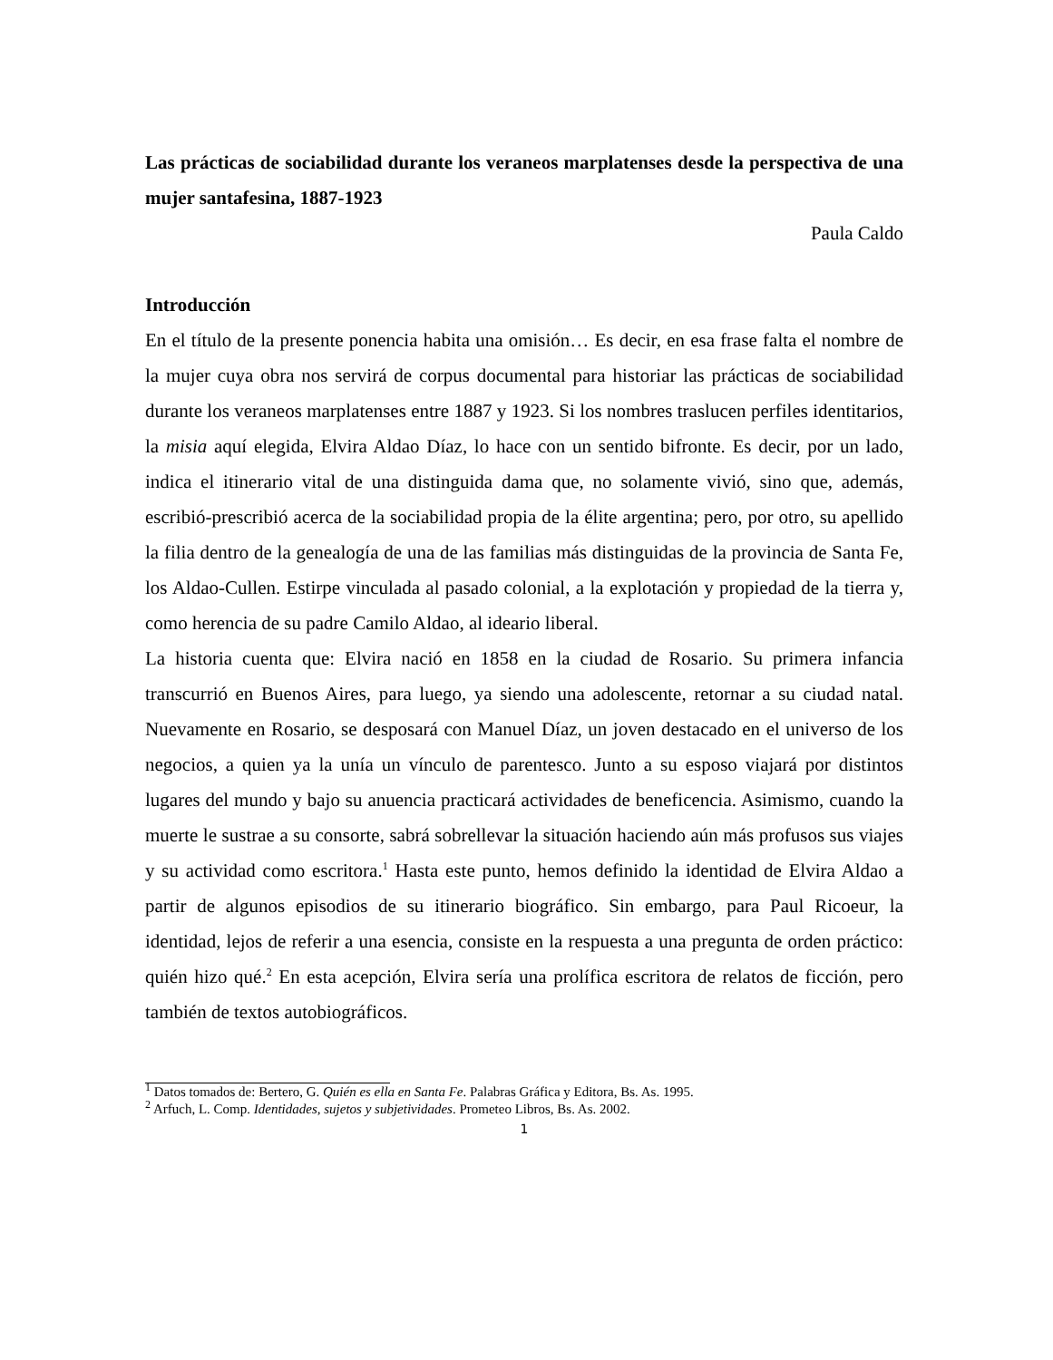Las prácticas de sociabilidad durante los veraneos marplatenses desde la perspectiva de una mujer santafesina, 1887-1923
Paula Caldo
Introducción
En el título de la presente ponencia habita una omisión… Es decir, en esa frase falta el nombre de la mujer cuya obra nos servirá de corpus documental para historiar las prácticas de sociabilidad durante los veraneos marplatenses entre 1887 y 1923. Si los nombres traslucen perfiles identitarios, la misia aquí elegida, Elvira Aldao Díaz, lo hace con un sentido bifronte. Es decir, por un lado, indica el itinerario vital de una distinguida dama que, no solamente vivió, sino que, además, escribió-prescribió acerca de la sociabilidad propia de la élite argentina; pero, por otro, su apellido la filia dentro de la genealogía de una de las familias más distinguidas de la provincia de Santa Fe, los Aldao-Cullen. Estirpe vinculada al pasado colonial, a la explotación y propiedad de la tierra y, como herencia de su padre Camilo Aldao, al ideario liberal.
La historia cuenta que: Elvira nació en 1858 en la ciudad de Rosario. Su primera infancia transcurrió en Buenos Aires, para luego, ya siendo una adolescente, retornar a su ciudad natal. Nuevamente en Rosario, se desposará con Manuel Díaz, un joven destacado en el universo de los negocios, a quien ya la unía un vínculo de parentesco. Junto a su esposo viajará por distintos lugares del mundo y bajo su anuencia practicará actividades de beneficencia. Asimismo, cuando la muerte le sustrae a su consorte, sabrá sobrellevar la situación haciendo aún más profusos sus viajes y su actividad como escritora.<sup>1</sup> Hasta este punto, hemos definido la identidad de Elvira Aldao a partir de algunos episodios de su itinerario biográfico. Sin embargo, para Paul Ricoeur, la identidad, lejos de referir a una esencia, consiste en la respuesta a una pregunta de orden práctico: quién hizo qué.<sup>2</sup> En esta acepción, Elvira sería una prolífica escritora de relatos de ficción, pero también de textos autobiográficos.
<sup>1</sup> Datos tomados de: Bertero, G. Quién es ella en Santa Fe. Palabras Gráfica y Editora, Bs. As. 1995.
<sup>2</sup> Arfuch, L. Comp. Identidades, sujetos y subjetividades. Prometeo Libros, Bs. As. 2002.
1